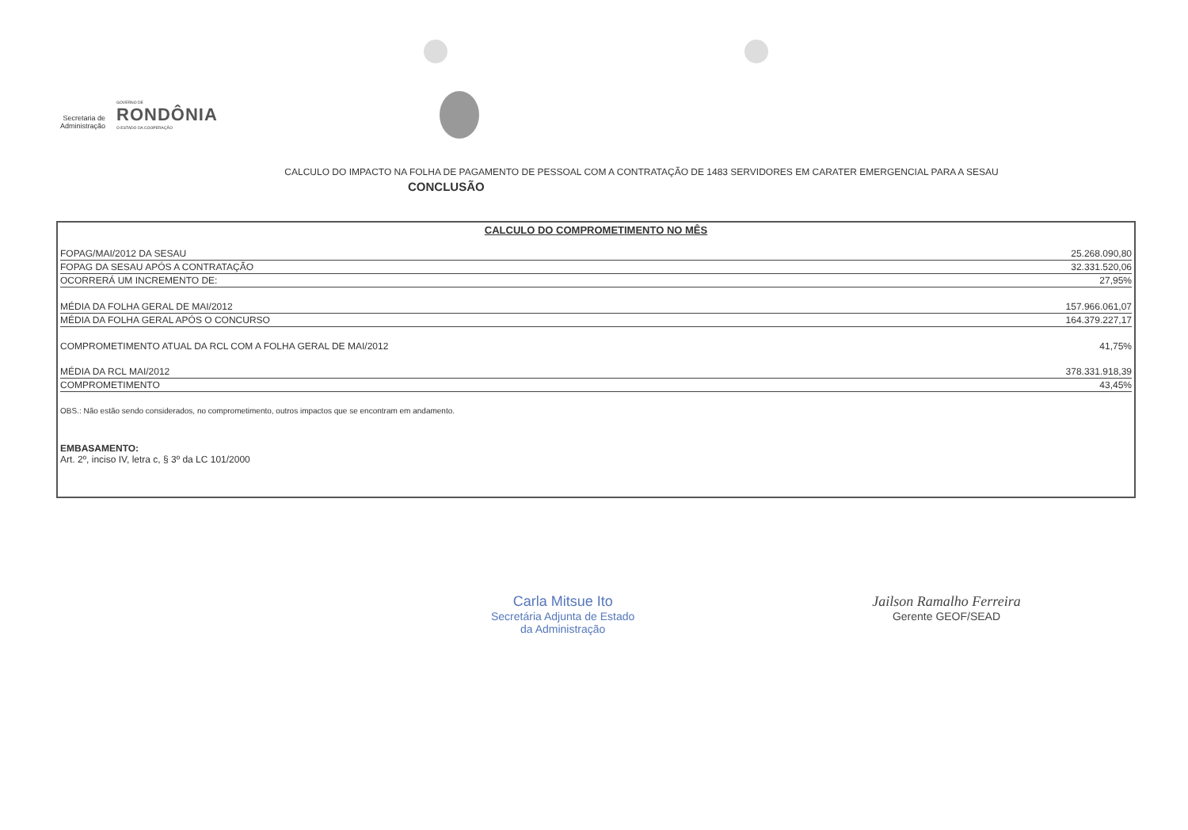Secretaria de
Administração
GOVERNO DE
RONDÔNIA
O ESTADO DA COOPERAÇÃO
CALCULO DO IMPACTO NA FOLHA DE PAGAMENTO DE PESSOAL COM A CONTRATAÇÃO DE 1483 SERVIDORES EM CARATER EMERGENCIAL PARA A SESAU
CONCLUSÃO
CALCULO DO COMPROMETIMENTO NO MÊS
| FOPAG/MAI/2012 DA SESAU | 25.268.090,80 |
| FOPAG DA SESAU APÓS A CONTRATAÇÃO | 32.331.520,06 |
| OCORRERÁ UM INCREMENTO DE: | 27,95% |
| MÉDIA DA FOLHA GERAL DE MAI/2012 | 157.966.061,07 |
| MÉDIA DA FOLHA GERAL APÓS O CONCURSO | 164.379.227,17 |
| COMPROMETIMENTO ATUAL DA RCL COM A FOLHA GERAL DE MAI/2012 | 41,75% |
| MÉDIA DA RCL MAI/2012 | 378.331.918,39 |
| COMPROMETIMENTO | 43,45% |
OBS.: Não estão sendo considerados, no comprometimento, outros impactos que se encontram em andamento.
EMBASAMENTO:
Art. 2º, inciso IV, letra c, § 3º da LC 101/2000
Carla Mitsue Ito
Secretária Adjunta de Estado
da Administração
Jailson Ramalho Ferreira
Gerente GEOF/SEAD